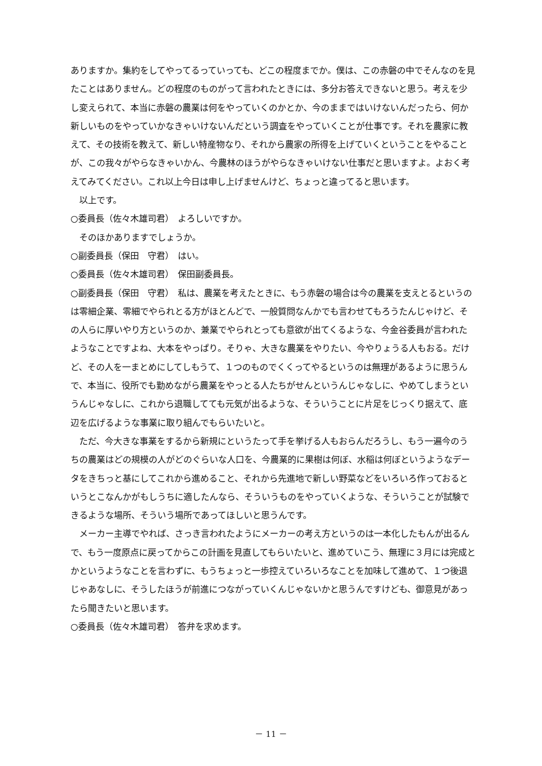ありますか。集約をしてやってるっていっても、どこの程度までか。僕は、この赤磐の中でそんなのを見たことはありません。どの程度のものがって言われたときには、多分お答えできないと思う。考えを少し変えられて、本当に赤磐の農業は何をやっていくのかとか、今のままではいけないんだったら、何か新しいものをやっていかなきゃいけないんだという調査をやっていくことが仕事です。それを農家に教えて、その技術を教えて、新しい特産物なり、それから農家の所得を上げていくということをやることが、この我々がやらなきゃいかん、今農林のほうがやらなきゃいけない仕事だと思いますよ。よおく考えてみてください。これ以上今日は申し上げませんけど、ちょっと違ってると思います。
以上です。
○委員長（佐々木雄司君）　よろしいですか。
そのほかありますでしょうか。
○副委員長（保田　守君）　はい。
○委員長（佐々木雄司君）　保田副委員長。
○副委員長（保田　守君）　私は、農業を考えたときに、もう赤磐の場合は今の農業を支えとるというのは零細企業、零細でやられとる方がほとんどで、一般質問なんかでも言わせてもろうたんじゃけど、その人らに厚いやり方というのか、兼業でやられとっても意欲が出てくるような、今金谷委員が言われたようなことですよね、大本をやっぱり。そりゃ、大きな農業をやりたい、今やりょうる人もおる。だけど、その人を一まとめにしてしもうて、１つのものでくくってやるというのは無理があるように思うんで、本当に、役所でも勤めながら農業をやっとる人たちがせんというんじゃなしに、やめてしまうというんじゃなしに、これから退職してても元気が出るような、そういうことに片足をじっくり据えて、底辺を広げるような事業に取り組んでもらいたいと。
ただ、今大きな事業をするから新規にというたって手を挙げる人もおらんだろうし、もう一遍今のうちの農業はどの規模の人がどのぐらいな人口を、今農業的に果樹は何ぼ、水稲は何ぼというようなデータをきちっと基にしてこれから進めること、それから先進地で新しい野菜などをいろいろ作っておるというとこなんかがもしうちに適したんなら、そういうものをやっていくような、そういうことが試験できるような場所、そういう場所であってほしいと思うんです。
メーカー主導でやれば、さっき言われたようにメーカーの考え方というのは一本化したもんが出るんで、もう一度原点に戻ってからこの計画を見直してもらいたいと、進めていこう、無理に３月には完成とかというようなことを言わずに、もうちょっと一歩控えていろいろなことを加味して進めて、１つ後退じゃあなしに、そうしたほうが前進につながっていくんじゃないかと思うんですけども、御意見があったら聞きたいと思います。
○委員長（佐々木雄司君）　答弁を求めます。
－ 11 －